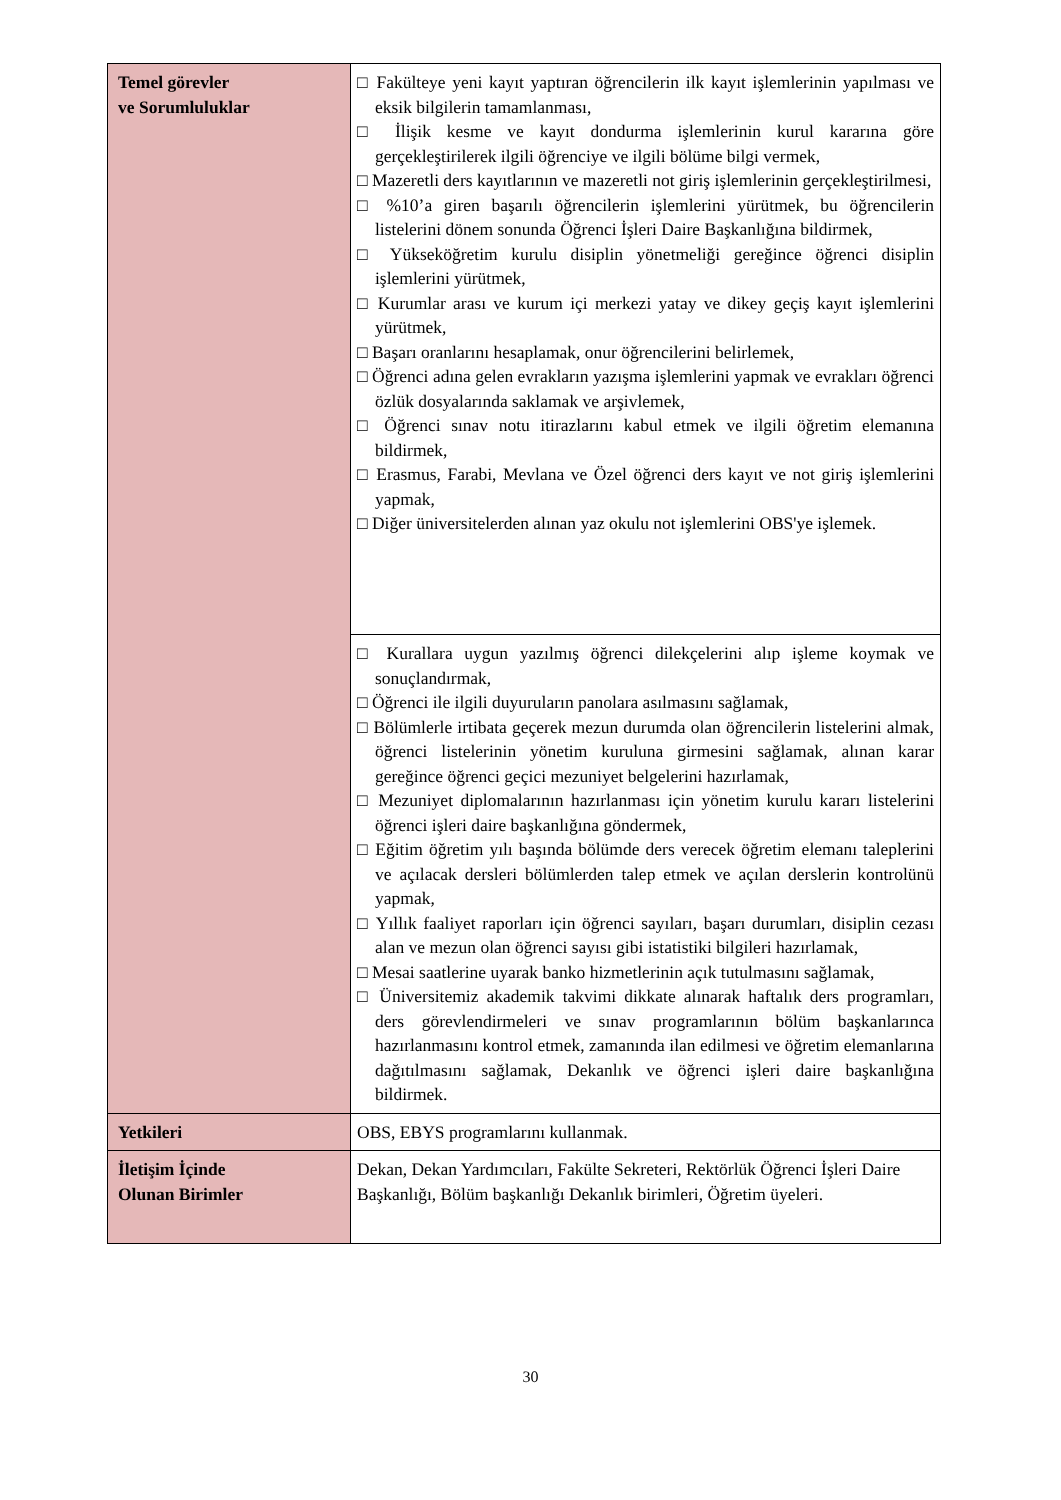| Temel görevler ve Sorumluluklar | □ Fakülteye yeni kayıt yaptıran öğrencilerin ilk kayıt işlemlerinin yapılması ve eksik bilgilerin tamamlanması, □ İlişik kesme ve kayıt dondurma işlemlerinin kurul kararına göre gerçekleştirilerek ilgili öğrenciye ve ilgili bölüme bilgi vermek, □ Mazeretli ders kayıtlarının ve mazeretli not giriş işlemlerinin gerçekleştirilmesi, □ %10’a giren başarılı öğrencilerin işlemlerini yürütmek, bu öğrencilerin listelerini dönem sonunda Öğrenci İşleri Daire Başkanlığına bildirmek, □ Yükseköğretim kurulu disiplin yönetmeliği gereğince öğrenci disiplin işlemlerini yürütmek, □ Kurumlar arası ve kurum içi merkezi yatay ve dikey geçiş kayıt işlemlerini yürütmek, □ Başarı oranlarını hesaplamak, onur öğrencilerini belirlemek, □ Öğrenci adına gelen evrakların yazışma işlemlerini yapmak ve evrakları öğrenci özlük dosyalarında saklamak ve arşivlemek, □ Öğrenci sınav notu itirazlarını kabul etmek ve ilgili öğretim elemanına bildirmek, □ Erasmus, Farabi, Mevlana ve Özel öğrenci ders kayıt ve not giriş işlemlerini yapmak, □ Diğer üniversitelerden alınan yaz okulu not işlemlerini OBS'ye işlemek. |
| | □ Kurallara uygun yazılmış öğrenci dilekçelerini alıp işleme koymak ve sonuçlandırmak, □ Öğrenci ile ilgili duyuruların panolara asılmasını sağlamak, □ Bölümlerle irtibata geçerek mezun durumda olan öğrencilerin listelerini almak, öğrenci listelerinin yönetim kuruluna girmesini sağlamak, alınan karar gereğince öğrenci geçici mezuniyet belgelerini hazırlamak, □ Mezuniyet diplomalarının hazırlanması için yönetim kurulu kararı listelerini öğrenci işleri daire başkanlığına göndermek, □ Eğitim öğretim yılı başında bölümde ders verecek öğretim elemanı taleplerini ve açılacak dersleri bölümlerden talep etmek ve açılan derslerin kontrolünü yapmak, □ Yıllık faaliyet raporları için öğrenci sayıları, başarı durumları, disiplin cezası alan ve mezun olan öğrenci sayısı gibi istatistiki bilgileri hazırlamak, □ Mesai saatlerine uyarak banko hizmetlerinin açık tutulmasını sağlamak, □ Üniversitemiz akademik takvimi dikkate alınarak haftalık ders programları, ders görevlendirmeleri ve sınav programlarının bölüm başkanlarınca hazırlanmasını kontrol etmek, zamanında ilan edilmesi ve öğretim elemanlarına dağıtılmasını sağlamak, Dekanlık ve öğrenci işleri daire başkanlığına bildirmek. |
| Yetkileri | OBS, EBYS programlarını kullanmak. |
| İletişim İçinde Olunan Birimler | Dekan, Dekan Yardımcıları, Fakülte Sekreteri, Rektörlük Öğrenci İşleri Daire Başkanlığı, Bölüm başkanlığı Dekanlık birimleri, Öğretim üyeleri. |
30